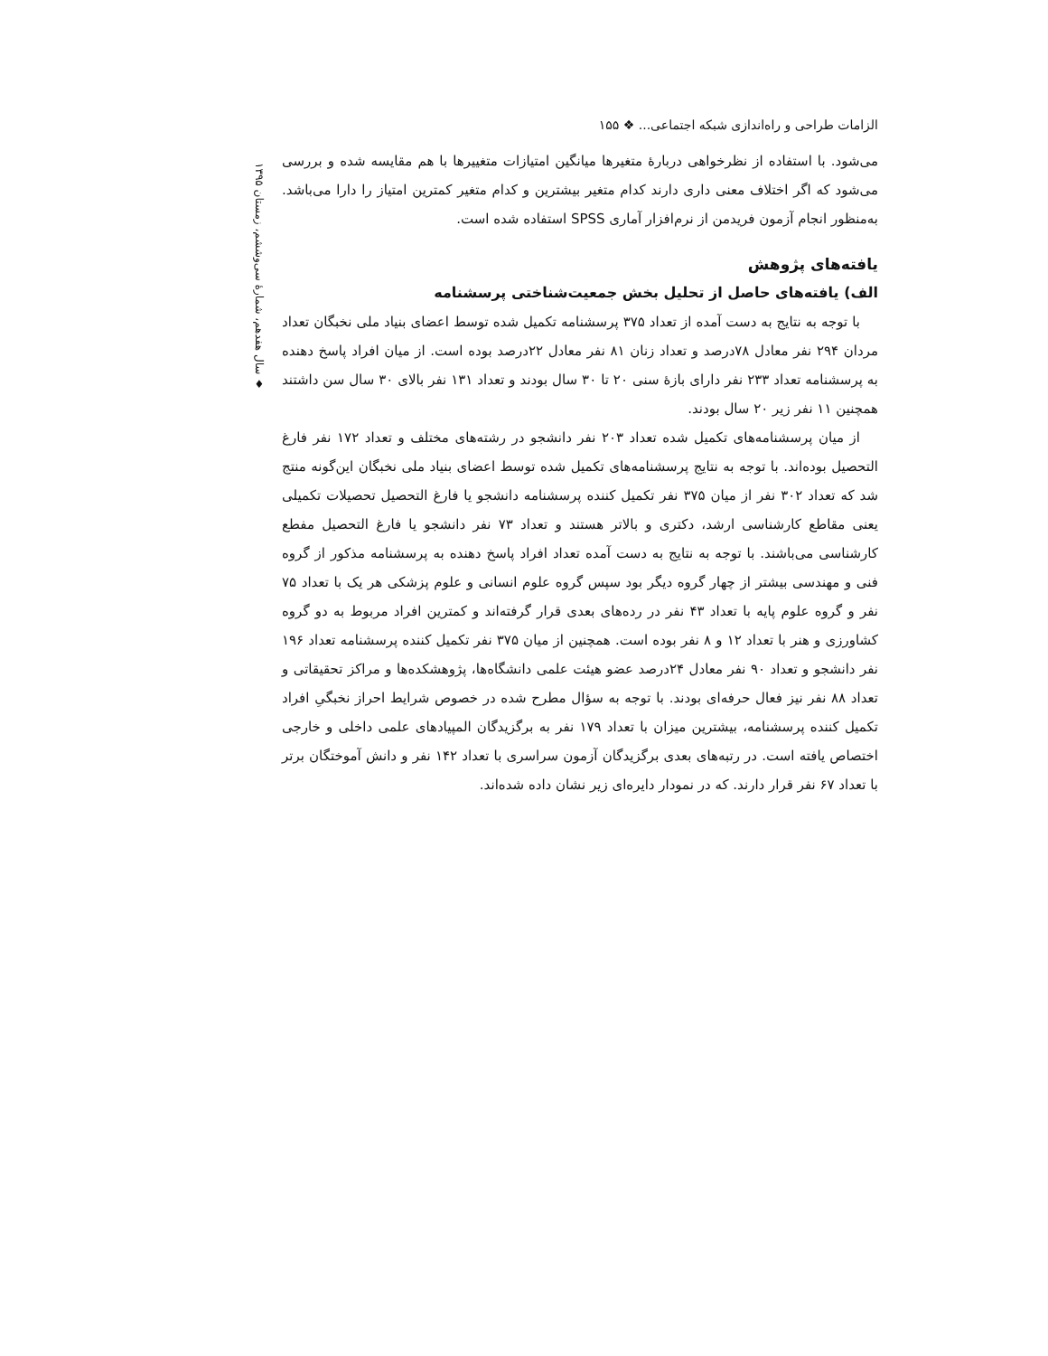♦ سال هفدهم، شمارۀ سی‌وششم، زمستان ۱۳۹۵
الزامات طراحی و راه‌اندازی شبکه اجتماعی... ❖ ۱۵۵
می‌شود. با استفاده از نظرخواهی دربارۀ متغیرها میانگین امتیازات متغییرها با هم مقایسه شده و بررسی می‌شود که اگر اختلاف معنی داری دارند کدام متغیر بیشترین و کدام متغیر کمترین امتیاز را دارا می‌باشد. به‌منظور انجام آزمون فریدمن از نرم‌افزار آماری SPSS استفاده شده است.
یافته‌های پژوهش
الف) یافته‌های حاصل از تحلیل بخش جمعیت‌شناختی پرسشنامه
با توجه به نتایج به دست آمده از تعداد ۳۷۵ پرسشنامه تکمیل شده توسط اعضای بنیاد ملی نخبگان تعداد مردان ۲۹۴ نفر معادل ۷۸درصد و تعداد زنان ۸۱ نفر معادل ۲۲درصد بوده است. از میان افراد پاسخ دهنده به پرسشنامه تعداد ۲۳۳ نفر دارای بازۀ سنی ۲۰ تا ۳۰ سال بودند و تعداد ۱۳۱ نفر بالای ۳۰ سال سن داشتند همچنین ۱۱ نفر زیر ۲۰ سال بودند.
از میان پرسشنامه‌های تکمیل شده تعداد ۲۰۳ نفر دانشجو در رشته‌های مختلف و تعداد ۱۷۲ نفر فارغ التحصیل بوده‌اند. با توجه به نتایج پرسشنامه‌های تکمیل شده توسط اعضای بنیاد ملی نخبگان این‌گونه منتج شد که تعداد ۳۰۲ نفر از میان ۳۷۵ نفر تکمیل کننده پرسشنامه دانشجو یا فارغ التحصیل تحصیلات تکمیلی یعنی مقاطع کارشناسی ارشد، دکتری و بالاتر هستند و تعداد ۷۳ نفر دانشجو یا فارغ التحصیل مفطع کارشناسی می‌باشند. با توجه به نتایج به دست آمده تعداد افراد پاسخ دهنده به پرسشنامه مذکور از گروه فنی و مهندسی بیشتر از چهار گروه دیگر بود سپس گروه علوم انسانی و علوم پزشکی هر یک با تعداد ۷۵ نفر و گروه علوم پایه با تعداد ۴۳ نفر در رده‌های بعدی قرار گرفته‌اند و کمترین افراد مربوط به دو گروه کشاورزی و هنر با تعداد ۱۲ و ۸ نفر بوده است. همچنین از میان ۳۷۵ نفر تکمیل کننده پرسشنامه تعداد ۱۹۶ نفر دانشجو و تعداد ۹۰ نفر معادل ۲۴درصد عضو هیئت علمی دانشگاه‌ها، پژوهشکده‌ها و مراکز تحقیقاتی و تعداد ۸۸ نفر نیز فعال حرفه‌ای بودند. با توجه به سؤال مطرح شده در خصوص شرایط احراز نخبگیِ افراد تکمیل کننده پرسشنامه، بیشترین میزان با تعداد ۱۷۹ نفر به برگزیدگان المپیادهای علمی داخلی و خارجی اختصاص یافته است. در رتبه‌های بعدی برگزیدگان آزمون سراسری با تعداد ۱۴۲ نفر و دانش آموختگان برتر با تعداد ۶۷ نفر قرار دارند. که در نمودار دایره‌ای زیر نشان داده شده‌اند.